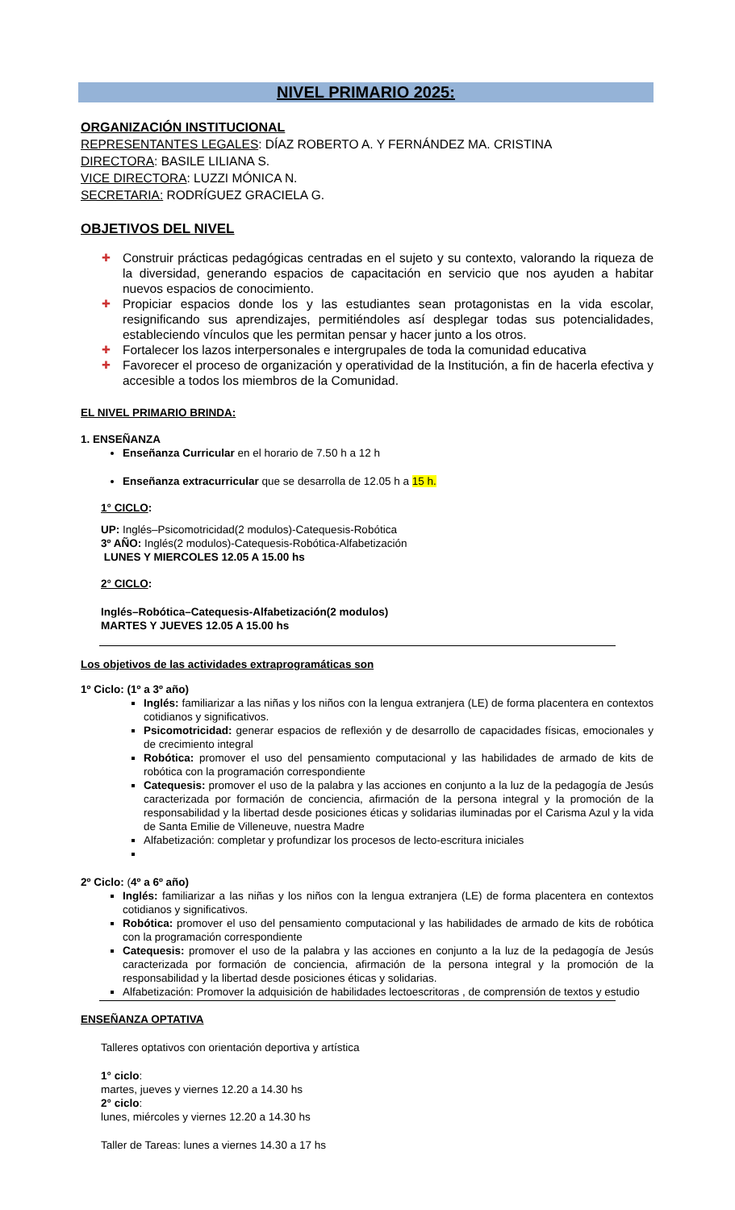NIVEL PRIMARIO 2025:
ORGANIZACIÓN INSTITUCIONAL
REPRESENTANTES LEGALES: DÍAZ ROBERTO A. Y FERNÁNDEZ MA. CRISTINA
DIRECTORA: BASILE LILIANA S.
VICE DIRECTORA: LUZZI MÓNICA N.
SECRETARIA: RODRÍGUEZ GRACIELA G.
OBJETIVOS DEL NIVEL
✚ Construir prácticas pedagógicas centradas en el sujeto y su contexto, valorando la riqueza de la diversidad, generando espacios de capacitación en servicio que nos ayuden a habitar nuevos espacios de conocimiento.
✚ Propiciar espacios donde los y las estudiantes sean protagonistas en la vida escolar, resignificando sus aprendizajes, permitiéndoles así desplegar todas sus potencialidades, estableciendo vínculos que les permitan pensar y hacer junto a los otros.
✚ Fortalecer los lazos interpersonales e intergrupales de toda la comunidad educativa
✚ Favorecer el proceso de organización y operatividad de la Institución, a fin de hacerla efectiva y accesible a todos los miembros de la Comunidad.
EL NIVEL PRIMARIO BRINDA:
1. ENSEÑANZA
Enseñanza Curricular en el horario de 7.50 h a 12 h
Enseñanza extracurricular que se desarrolla de 12.05 h a 15 h.
1° CICLO:
UP: Inglés–Psicomotricidad(2 modulos)-Catequesis-Robótica
3º AÑO: Inglés(2 modulos)-Catequesis-Robótica-Alfabetización
LUNES Y MIERCOLES 12.05 A 15.00 hs
2° CICLO:
Inglés–Robótica–Catequesis-Alfabetización(2 modulos)
MARTES Y JUEVES 12.05 A 15.00 hs
Los objetivos de las actividades extraprogramáticas son
1º Ciclo: (1º a 3º año)
Inglés: familiarizar a las niñas y los niños con la lengua extranjera (LE) de forma placentera en contextos cotidianos y significativos.
Psicomotricidad: generar espacios de reflexión y de desarrollo de capacidades físicas, emocionales y de crecimiento integral
Robótica: promover el uso del pensamiento computacional y las habilidades de armado de kits de robótica con la programación correspondiente
Catequesis: promover el uso de la palabra y las acciones en conjunto a la luz de la pedagogía de Jesús caracterizada por formación de conciencia, afirmación de la persona integral y la promoción de la responsabilidad y la libertad desde posiciones éticas y solidarias iluminadas por el Carisma Azul y la vida de Santa Emilie de Villeneuve, nuestra Madre
Alfabetización: completar y profundizar los procesos de lecto-escritura iniciales
2º Ciclo: (4º a 6º año)
Inglés: familiarizar a las niñas y los niños con la lengua extranjera (LE) de forma placentera en contextos cotidianos y significativos.
Robótica: promover el uso del pensamiento computacional y las habilidades de armado de kits de robótica con la programación correspondiente
Catequesis: promover el uso de la palabra y las acciones en conjunto a la luz de la pedagogía de Jesús caracterizada por formación de conciencia, afirmación de la persona integral y la promoción de la responsabilidad y la libertad desde posiciones éticas y solidarias.
Alfabetización: Promover la adquisición de habilidades lectoescritoras , de comprensión de textos y estudio
ENSEÑANZA OPTATIVA
Talleres optativos con orientación deportiva y artística
1° ciclo:
martes, jueves y viernes 12.20 a 14.30 hs
2° ciclo:
lunes, miércoles y viernes 12.20 a 14.30 hs
Taller de Tareas: lunes a viernes 14.30 a 17 hs